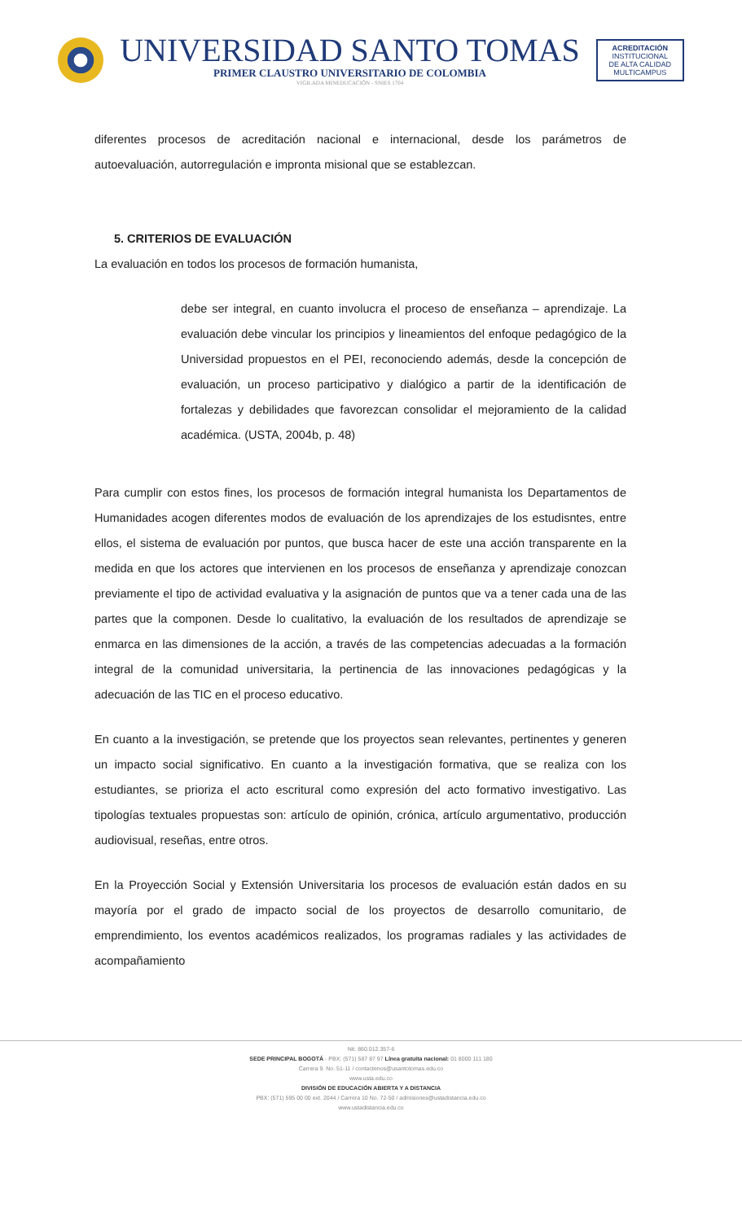UNIVERSIDAD SANTO TOMAS
PRIMER CLAUSTRO UNIVERSITARIO DE COLOMBIA
VIGILADA MINEDUCACIÓN - SNIES 1704
ACREDITACIÓN
INSTITUCIONAL
DE ALTA CALIDAD
MULTICAMPUS
diferentes procesos de acreditación nacional e internacional, desde los parámetros de autoevaluación, autorregulación e impronta misional que se establezcan.
5. CRITERIOS DE EVALUACIÓN
La evaluación en todos los procesos de formación humanista,
debe ser integral, en cuanto involucra el proceso de enseñanza – aprendizaje. La evaluación debe vincular los principios y lineamientos del enfoque pedagógico de la Universidad propuestos en el PEI, reconociendo además, desde la concepción de evaluación, un proceso participativo y dialógico a partir de la identificación de fortalezas y debilidades que favorezcan consolidar el mejoramiento de la calidad académica. (USTA, 2004b, p. 48)
Para cumplir con estos fines, los procesos de formación integral humanista los Departamentos de Humanidades acogen diferentes modos de evaluación de los aprendizajes de los estudisntes, entre ellos, el sistema de evaluación por puntos, que busca hacer de este una acción transparente en la medida en que los actores que intervienen en los procesos de enseñanza y aprendizaje conozcan previamente el tipo de actividad evaluativa y la asignación de puntos que va a tener cada una de las partes que la componen. Desde lo cualitativo, la evaluación de los resultados de aprendizaje se enmarca en las dimensiones de la acción, a través de las competencias adecuadas a la formación integral de la comunidad universitaria, la pertinencia de las innovaciones pedagógicas y la adecuación de las TIC en el proceso educativo.
En cuanto a la investigación, se pretende que los proyectos sean relevantes, pertinentes y generen un impacto social significativo. En cuanto a la investigación formativa, que se realiza con los estudiantes, se prioriza el acto escritural como expresión del acto formativo investigativo. Las tipologías textuales propuestas son: artículo de opinión, crónica, artículo argumentativo, producción audiovisual, reseñas, entre otros.
En la Proyección Social y Extensión Universitaria los procesos de evaluación están dados en su mayoría por el grado de impacto social de los proyectos de desarrollo comunitario, de emprendimiento, los eventos académicos realizados, los programas radiales y las actividades de acompañamiento
Nit. 860.012.357-6
SEDE PRINCIPAL BOGOTÁ - PBX: (571) 587 87 97 Línea gratuita nacional: 01 8000 111 180
Carrera 9. No. 51-11 / contactenos@usantotomas.edu.co
www.usta.edu.co
DIVISIÓN DE EDUCACIÓN ABIERTA Y A DISTANCIA
PBX: (571) 595 00 00 ext. 2044 / Carrera 10 No. 72-50 / admisiones@ustadistancia.edu.co
www.ustadistancia.edu.co